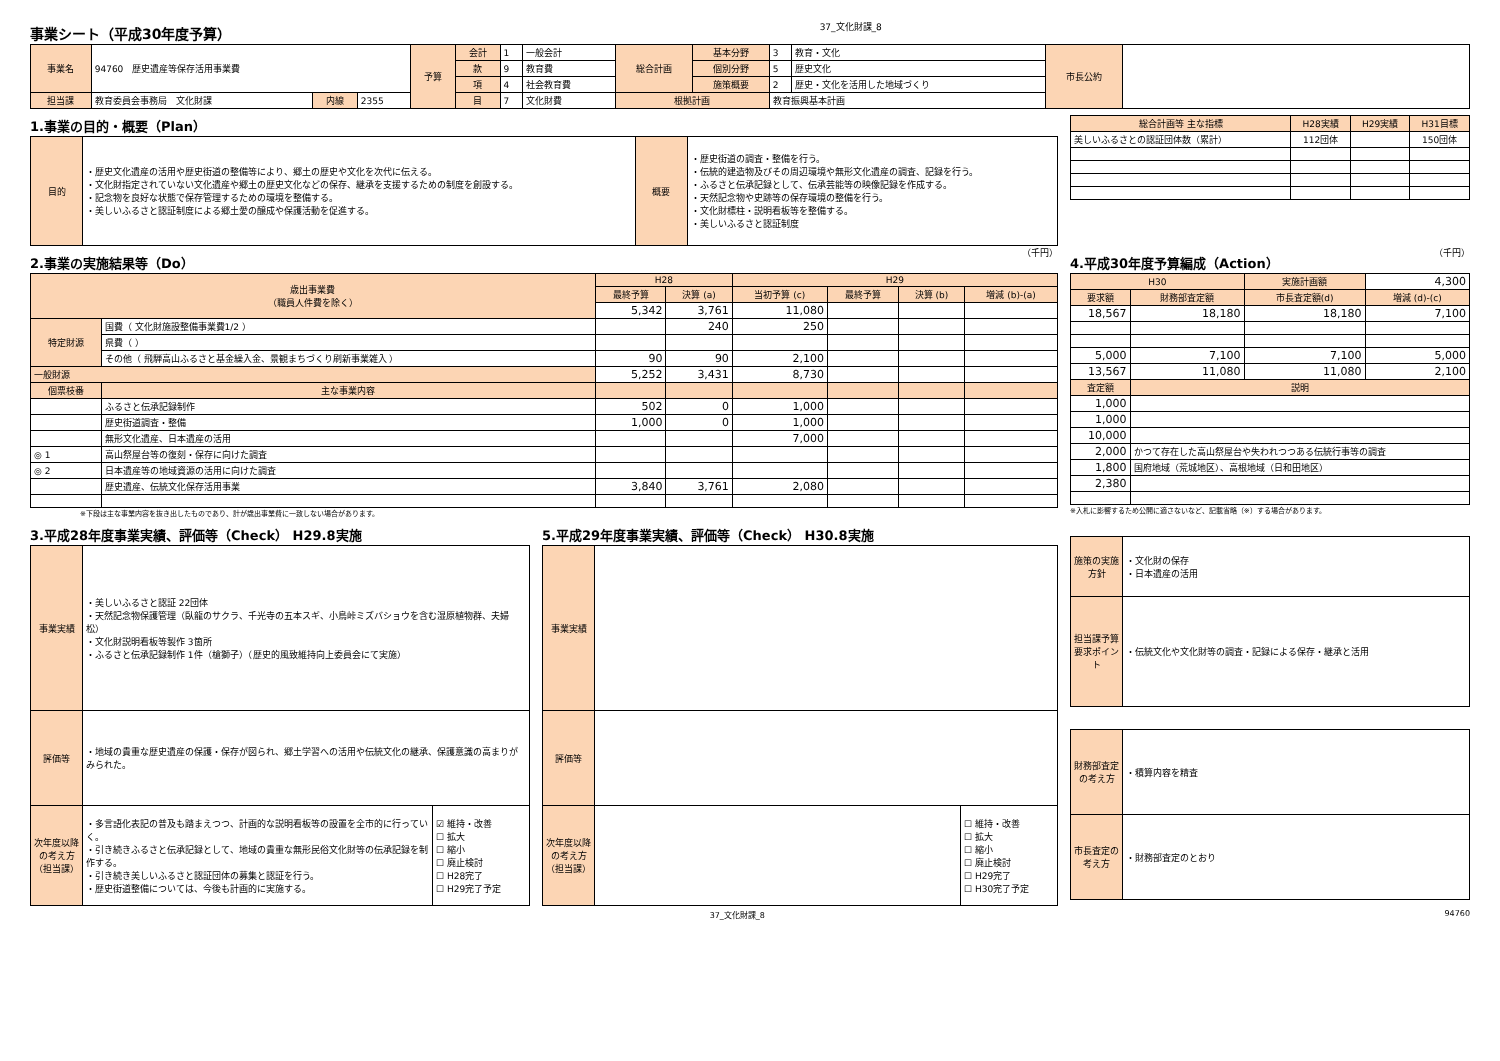事業シート（平成30年度予算）
37_文化財課_8
| 事業名 | 94760 歴史遺産等保存活用事業費 | | | 予算 | 会計 | 1 | 一般会計 | 総合計画 | 基本分野 | 3 | 教育・文化 | 市長公約 | |
| | | | | | 款 | 9 | 教育費 | | 個別分野 | 5 | 歴史文化 | | |
| | | | | | 項 | 4 | 社会教育費 | | 施策概要 | 2 | 歴史・文化を活用した地域づくり | | |
| 担当課 | 教育委員会事務局 文化財課 | 内線 | 2355 | | 目 | 7 | 文化財費 | 根拠計画 | | 教育振興基本計画 | | | |
1.事業の目的・概要（Plan）
| 目的 | ・歴史文化遺産の活用や歴史街道の整備等により、郷土の歴史や文化を次代に伝える。 ・文化財指定されていない文化遺産や郷土の歴史文化などの保存、継承を支援するための制度を創設する。 ・記念物を良好な状態で保存管理するための環境を整備する。 ・美しいふるさと認証制度による郷土愛の醸成や保護活動を促進する。 | 概要 | ・歴史街道の調査・整備を行う。 ・伝統的建造物及びその周辺環境や無形文化遺産の調査、記録を行う。 ・ふるさと伝承記録として、伝承芸能等の映像記録を作成する。 ・天然記念物や史跡等の保存環境の整備を行う。 ・文化財標柱・説明看板等を整備する。 ・美しいふるさと認証制度 |
| 総合計画等 主な指標 | H28実績 | H29実績 | H31目標 |
| --- | --- | --- | --- |
| 美しいふるさとの認証団体数（累計） | 112団体 | | 150団体 |
2.事業の実施結果等（Do）
（千円）
| 歳出事業費 （職員人件費を除く） | | H28 | | H29 | | | |
| | | 最終予算 | 決算 (a) | 当初予算 (c) | 最終予算 | 決算 (b) | 増減 (b)-(a) |
| | | 5,342 | 3,761 | 11,080 | | | |
| 特定財源 | 国費（ 文化財施設整備事業費1/2 ） | | 240 | 250 | | | |
| | 県費（ ） | | | | | | |
| | その他（ 飛騨高山ふるさと基金繰入金、景観まちづくり刷新事業雑入 ） | 90 | 90 | 2,100 | | | |
| 一般財源 | | 5,252 | 3,431 | 8,730 | | | |
| 個票枝番 | 主な事業内容 | | | | | | |
| | ふるさと伝承記録制作 | 502 | 0 | 1,000 | | | |
| | 歴史街道調査・整備 | 1,000 | 0 | 1,000 | | | |
| | 無形文化遺産、日本遺産の活用 | | | 7,000 | | | |
| ◎ 1 | 高山祭屋台等の復刻・保存に向けた調査 | | | | | | |
| ◎ 2 | 日本遺産等の地域資源の活用に向けた調査 | | | | | | |
| | 歴史遺産、伝統文化保存活用事業 | 3,840 | 3,761 | 2,080 | | | |
※下段は主な事業内容を抜き出したものであり、計が歳出事業費に一致しない場合があります。
4.平成30年度予算編成（Action）
（千円）
| H30 | | 実施計画額 | 4,300 |
| 要求額 | 財務部査定額 | 市長査定額(d) | 増減 (d)-(c) |
| 18,567 | 18,180 | 18,180 | 7,100 |
| 5,000 | 7,100 | 7,100 | 5,000 |
| 13,567 | 11,080 | 11,080 | 2,100 |
| 査定額 | 説明 | | |
| 1,000 | | | |
| 1,000 | | | |
| 10,000 | | | |
| 2,000 | かつて存在した高山祭屋台や失われつつある伝統行事等の調査 | | |
| 1,800 | 国府地域（荒城地区）、高根地域（日和田地区） | | |
| 2,380 | | | |
※入札に影響するため公開に適さないなど、記載省略（※）する場合があります。
3.平成28年度事業実績、評価等（Check） H29.8実施
| 事業実績 | ・美しいふるさと認証 22団体 ・天然記念物保護管理（臥龍のサクラ、千光寺の五本スギ、小鳥峠ミズバショウを含む湿原植物群、夫婦松） ・文化財説明看板等製作 3箇所 ・ふるさと伝承記録制作 1件（槍獅子）（歴史的風致維持向上委員会にて実施） | |
| 評価等 | ・地域の貴重な歴史遺産の保護・保存が図られ、郷土学習への活用や伝統文化の継承、保護意識の高まりがみられた。 | |
| 次年度以降の考え方（担当課） | ・多言語化表記の普及も踏まえつつ、計画的な説明看板等の設置を全市的に行っていく。 ・引き続きふるさと伝承記録として、地域の貴重な無形民俗文化財等の伝承記録を制作する。 ・引き続き美しいふるさと認証団体の募集と認証を行う。 ・歴史街道整備については、今後も計画的に実施する。 | ☑ 維持・改善 ☐ 拡大 ☐ 縮小 ☐ 廃止検討 ☐ H28完了 ☐ H29完了予定 |
5.平成29年度事業実績、評価等（Check） H30.8実施
| 事業実績 | | |
| 評価等 | | |
| 次年度以降の考え方（担当課） | | ☐ 維持・改善 ☐ 拡大 ☐ 縮小 ☐ 廃止検討 ☐ H29完了 ☐ H30完了予定 |
| 施策の実施方針 | ・文化財の保存 ・日本遺産の活用 |
| 担当課予算要求ポイント | ・伝統文化や文化財等の調査・記録による保存・継承と活用 |
| 財務部査定の考え方 | ・積算内容を精査 |
| 市長査定の考え方 | ・財務部査定のとおり |
37_文化財課_8 94760